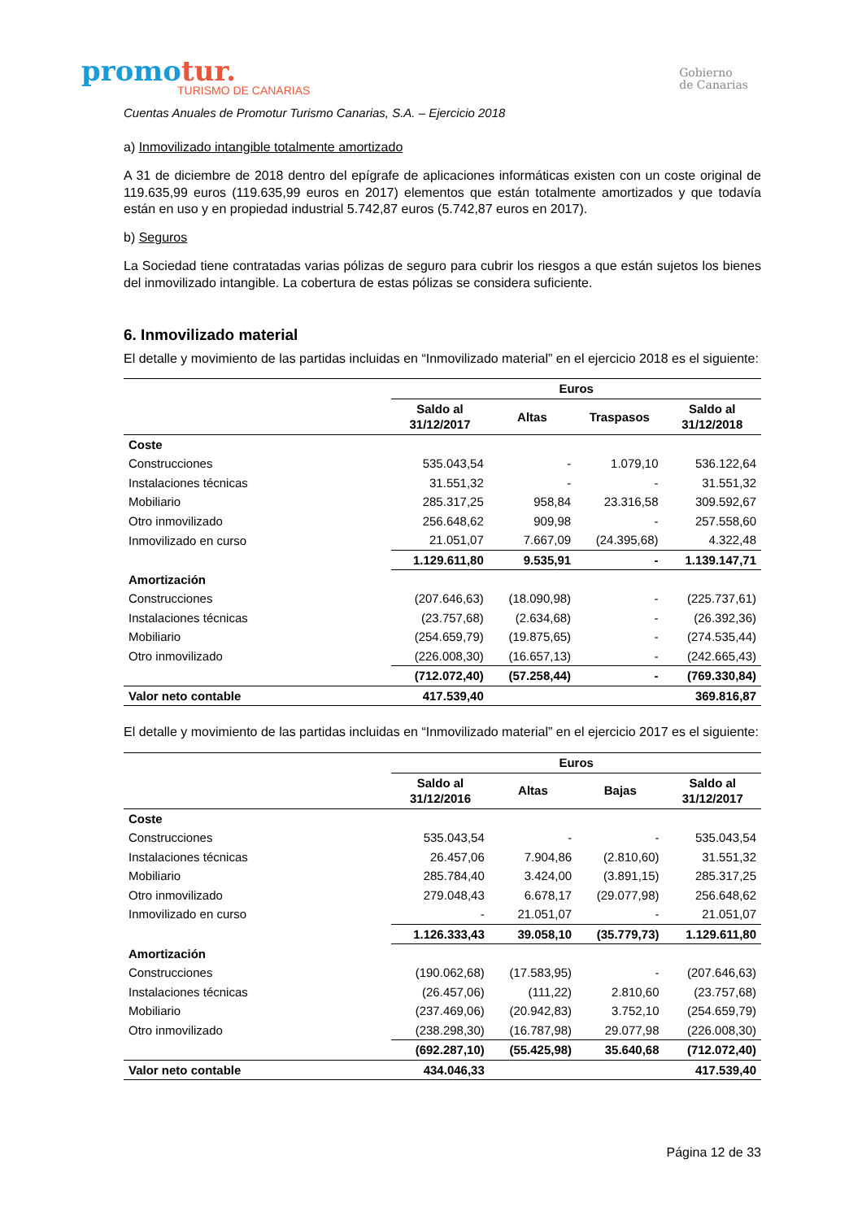promotur.
TURISMO DE CANARIAS
Gobierno
de Canarias
Cuentas Anuales de Promotur Turismo Canarias, S.A. – Ejercicio 2018
a) Inmovilizado intangible totalmente amortizado
A 31 de diciembre de 2018 dentro del epígrafe de aplicaciones informáticas existen con un coste original de 119.635,99 euros (119.635,99 euros en 2017) elementos que están totalmente amortizados y que todavía están en uso y en propiedad industrial 5.742,87 euros (5.742,87 euros en 2017).
b) Seguros
La Sociedad tiene contratadas varias pólizas de seguro para cubrir los riesgos a que están sujetos los bienes del inmovilizado intangible. La cobertura de estas pólizas se considera suficiente.
6. Inmovilizado material
El detalle y movimiento de las partidas incluidas en “Inmovilizado material” en el ejercicio 2018 es el siguiente:
| | Euros | | | |
| --- | --- | --- | --- | --- |
| | Saldo al 31/12/2017 | Altas | Traspasos | Saldo al 31/12/2018 |
| Coste | | | | |
| Construcciones | 535.043,54 | - | 1.079,10 | 536.122,64 |
| Instalaciones técnicas | 31.551,32 | - | - | 31.551,32 |
| Mobiliario | 285.317,25 | 958,84 | 23.316,58 | 309.592,67 |
| Otro inmovilizado | 256.648,62 | 909,98 | - | 257.558,60 |
| Inmovilizado en curso | 21.051,07 | 7.667,09 | (24.395,68) | 4.322,48 |
| | 1.129.611,80 | 9.535,91 | - | 1.139.147,71 |
| Amortización | | | | |
| Construcciones | (207.646,63) | (18.090,98) | - | (225.737,61) |
| Instalaciones técnicas | (23.757,68) | (2.634,68) | - | (26.392,36) |
| Mobiliario | (254.659,79) | (19.875,65) | - | (274.535,44) |
| Otro inmovilizado | (226.008,30) | (16.657,13) | - | (242.665,43) |
| | (712.072,40) | (57.258,44) | - | (769.330,84) |
| Valor neto contable | 417.539,40 | | | 369.816,87 |
El detalle y movimiento de las partidas incluidas en “Inmovilizado material” en el ejercicio 2017 es el siguiente:
| | Euros | | | |
| --- | --- | --- | --- | --- |
| | Saldo al 31/12/2016 | Altas | Bajas | Saldo al 31/12/2017 |
| Coste | | | | |
| Construcciones | 535.043,54 | - | - | 535.043,54 |
| Instalaciones técnicas | 26.457,06 | 7.904,86 | (2.810,60) | 31.551,32 |
| Mobiliario | 285.784,40 | 3.424,00 | (3.891,15) | 285.317,25 |
| Otro inmovilizado | 279.048,43 | 6.678,17 | (29.077,98) | 256.648,62 |
| Inmovilizado en curso | - | 21.051,07 | - | 21.051,07 |
| | 1.126.333,43 | 39.058,10 | (35.779,73) | 1.129.611,80 |
| Amortización | | | | |
| Construcciones | (190.062,68) | (17.583,95) | - | (207.646,63) |
| Instalaciones técnicas | (26.457,06) | (111,22) | 2.810,60 | (23.757,68) |
| Mobiliario | (237.469,06) | (20.942,83) | 3.752,10 | (254.659,79) |
| Otro inmovilizado | (238.298,30) | (16.787,98) | 29.077,98 | (226.008,30) |
| | (692.287,10) | (55.425,98) | 35.640,68 | (712.072,40) |
| Valor neto contable | 434.046,33 | | | 417.539,40 |
Página 12 de 33